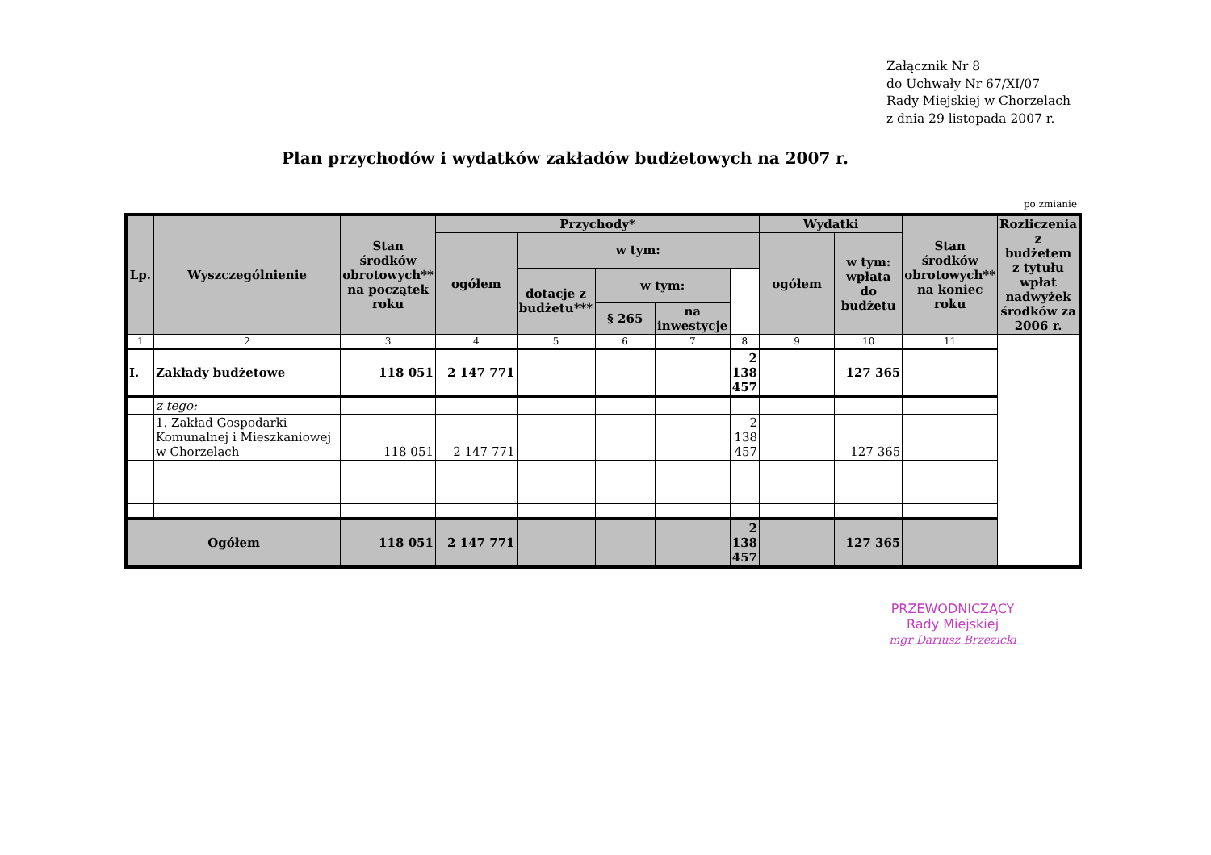Załącznik Nr 8
do Uchwały Nr 67/XI/07
Rady Miejskiej w Chorzelach
z dnia 29 listopada 2007 r.
Plan przychodów i wydatków zakładów budżetowych na 2007 r.
po zmianie
| Lp. | Wyszczególnienie | Stan środków obrotowych** na początek roku | Przychody* | | | | | Wydatki | | Stan środków obrotowych** na koniec roku | Rozliczenia z budżetem z tytułu wpłat nadwyżek środków za 2006 r. |
| --- | --- | --- | --- | --- | --- | --- | --- | --- | --- | --- | --- |
| | | | ogółem | w tym: | | | | ogółem | w tym: wpłata do budżetu | | |
| | | | | dotacje z budżetu*** | w tym: | | | | | | |
| | | | | | § 265 | na inwestycje | | | | | |
| 1 | 2 | 3 | 4 | 5 | 6 | 7 | 8 | 9 | 10 | 11 | |
| I. | Zakłady budżetowe | 118 051 | 2 147 771 | | | | 2 138 457 | | 127 365 | | |
| | z tego : | | | | | | | | | | |
| | 1. Zakład Gospodarki Komunalnej i Mieszkaniowej w Chorzelach | 118 051 | 2 147 771 | | | | 2 138 457 | | 127 365 | | |
| Ogółem | | 118 051 | 2 147 771 | | | | 2 138 457 | | 127 365 | | |
PRZEWODNICZĄCY
Rady Miejskiej
mgr Dariusz Brzezicki